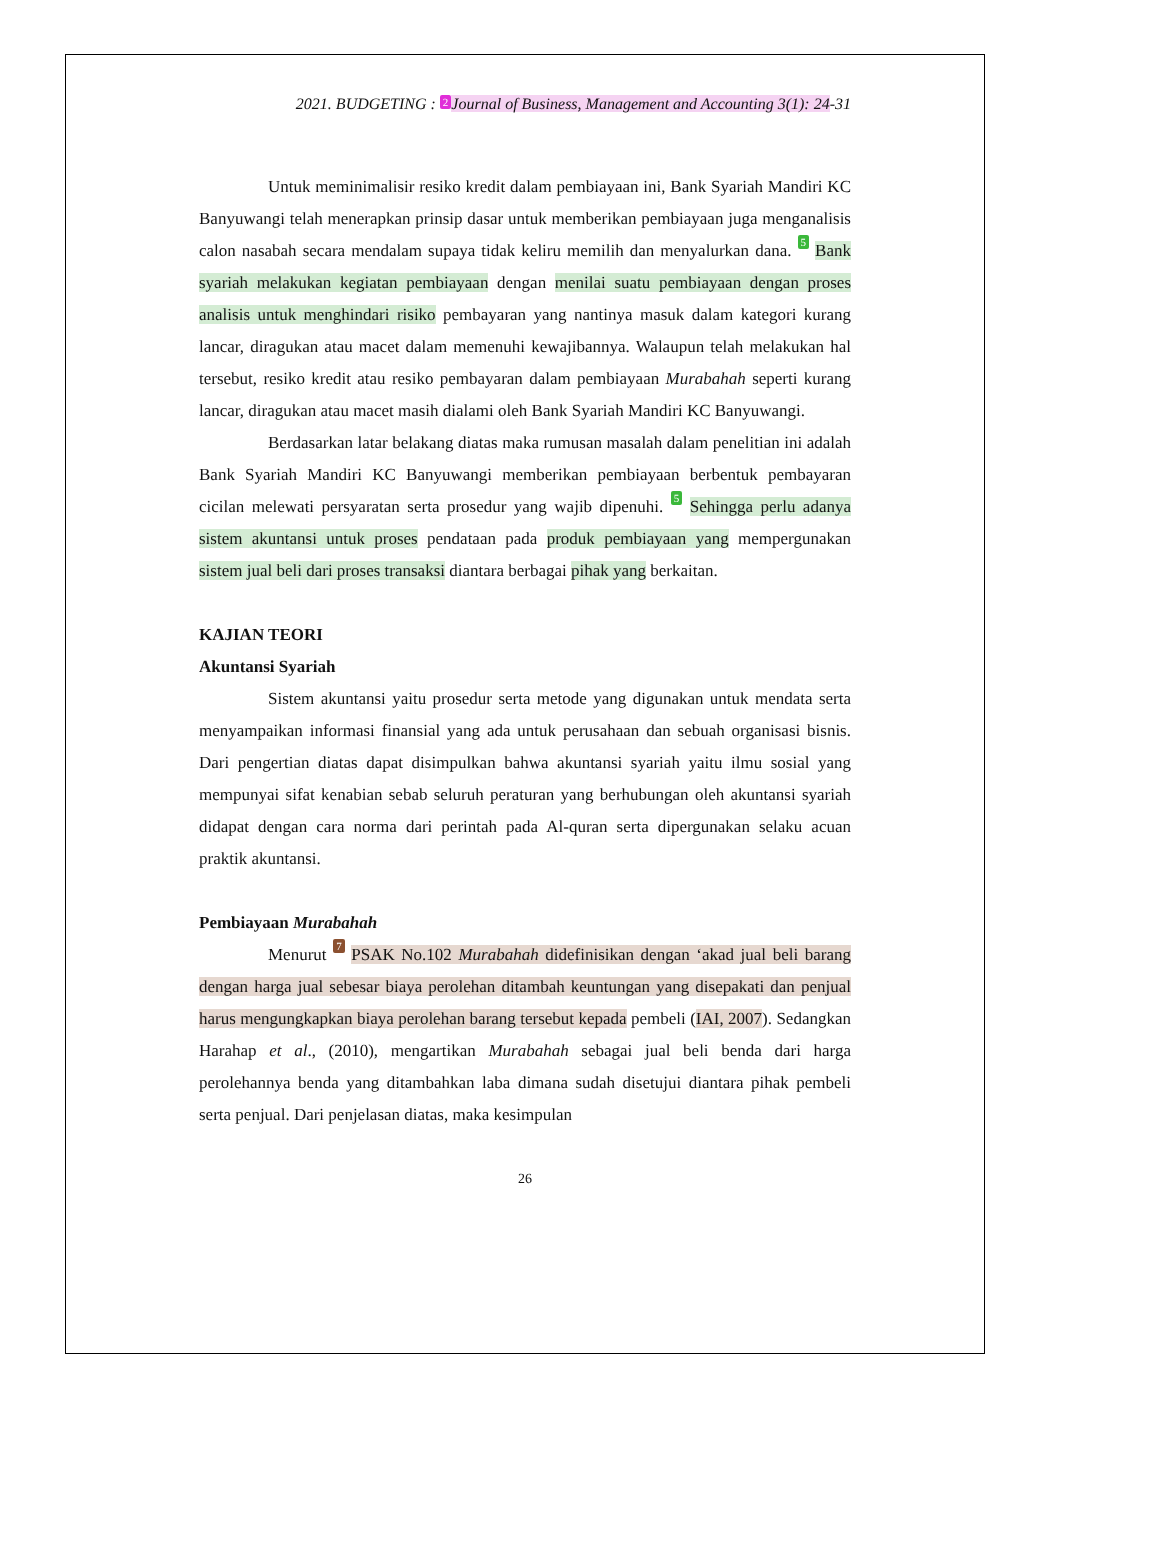2021. BUDGETING : 2 Journal of Business, Management and Accounting 3(1): 24-31
Untuk meminimalisir resiko kredit dalam pembiayaan ini, Bank Syariah Mandiri KC Banyuwangi telah menerapkan prinsip dasar untuk memberikan pembiayaan juga menganalisis calon nasabah secara mendalam supaya tidak keliru memilih dan menyalurkan dana. 5 Bank syariah melakukan kegiatan pembiayaan dengan menilai suatu pembiayaan dengan proses analisis untuk menghindari risiko pembayaran yang nantinya masuk dalam kategori kurang lancar, diragukan atau macet dalam memenuhi kewajibannya. Walaupun telah melakukan hal tersebut, resiko kredit atau resiko pembayaran dalam pembiayaan Murabahah seperti kurang lancar, diragukan atau macet masih dialami oleh Bank Syariah Mandiri KC Banyuwangi.
Berdasarkan latar belakang diatas maka rumusan masalah dalam penelitian ini adalah Bank Syariah Mandiri KC Banyuwangi memberikan pembiayaan berbentuk pembayaran cicilan melewati persyaratan serta prosedur yang wajib dipenuhi. 5 Sehingga perlu adanya sistem akuntansi untuk proses pendataan pada produk pembiayaan yang mempergunakan sistem jual beli dari proses transaksi diantara berbagai pihak yang berkaitan.
KAJIAN TEORI
Akuntansi Syariah
Sistem akuntansi yaitu prosedur serta metode yang digunakan untuk mendata serta menyampaikan informasi finansial yang ada untuk perusahaan dan sebuah organisasi bisnis. Dari pengertian diatas dapat disimpulkan bahwa akuntansi syariah yaitu ilmu sosial yang mempunyai sifat kenabian sebab seluruh peraturan yang berhubungan oleh akuntansi syariah didapat dengan cara norma dari perintah pada Al-quran serta dipergunakan selaku acuan praktik akuntansi.
Pembiayaan Murabahah
Menurut 7 PSAK No.102 Murabahah didefinisikan dengan ‘akad jual beli barang dengan harga jual sebesar biaya perolehan ditambah keuntungan yang disepakati dan penjual harus mengungkapkan biaya perolehan barang tersebut kepada pembeli (IAI, 2007). Sedangkan Harahap et al., (2010), mengartikan Murabahah sebagai jual beli benda dari harga perolehannya benda yang ditambahkan laba dimana sudah disetujui diantara pihak pembeli serta penjual. Dari penjelasan diatas, maka kesimpulan
26